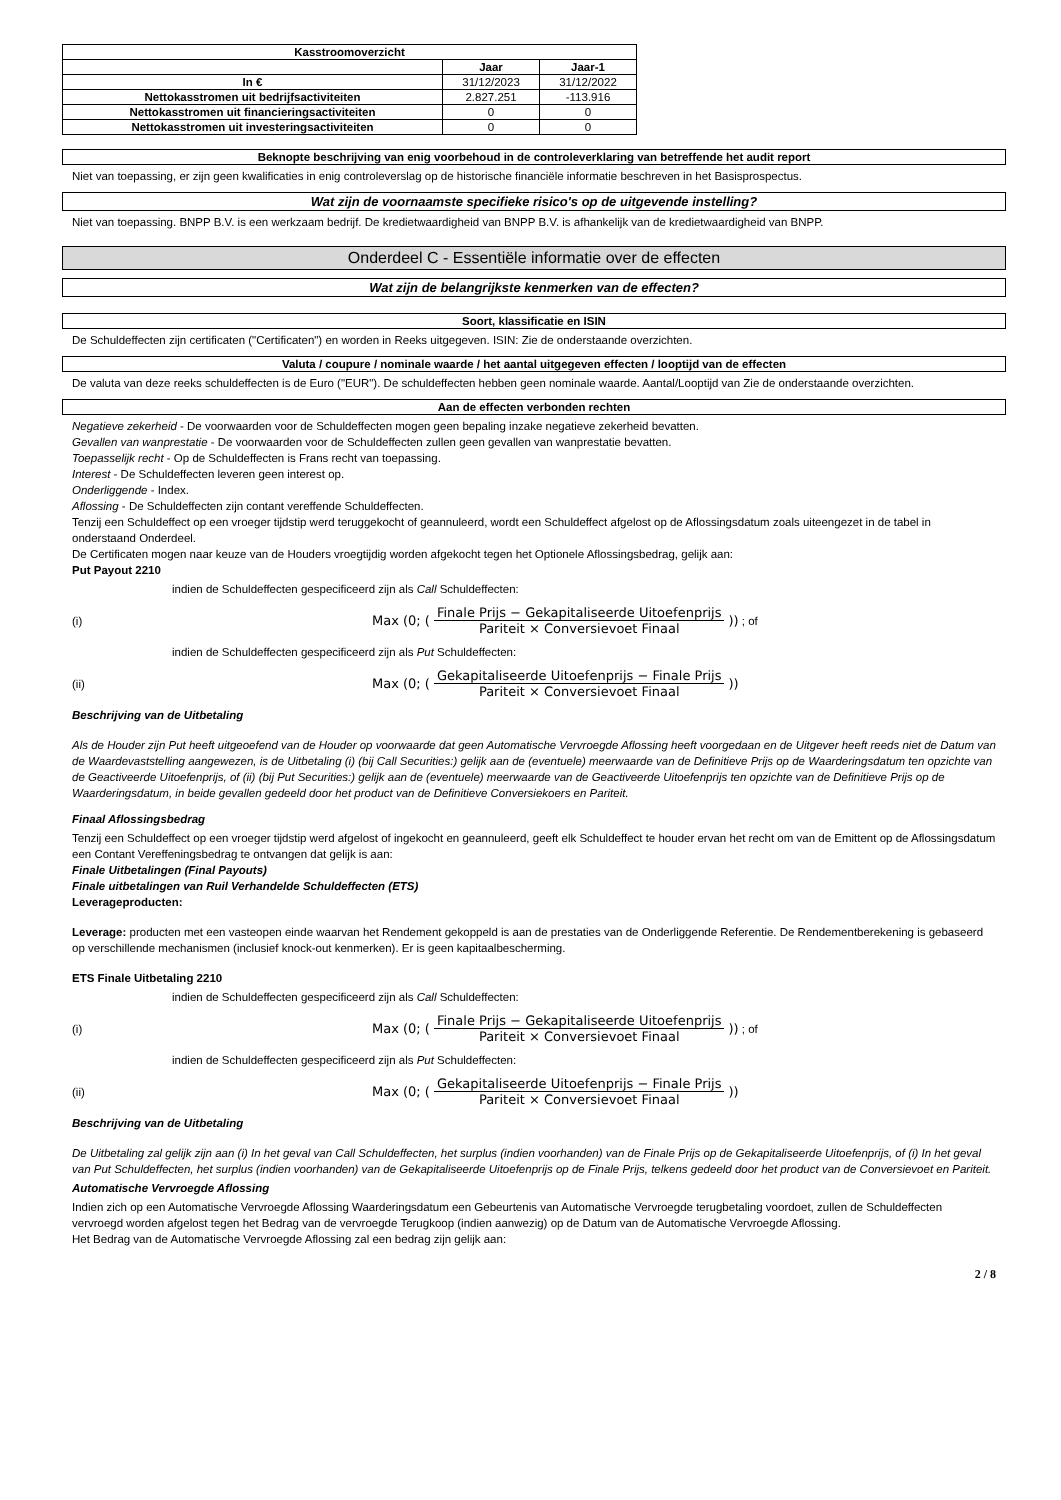| Kasstroomoverzicht | | |
| --- | --- | --- |
| | Jaar | Jaar-1 |
| In € | 31/12/2023 | 31/12/2022 |
| Nettokasstromen uit bedrijfsactiviteiten | 2.827.251 | -113.916 |
| Nettokasstromen uit financieringsactiviteiten | 0 | 0 |
| Nettokasstromen uit investeringsactiviteiten | 0 | 0 |
Beknopte beschrijving van enig voorbehoud in de controleverklaring van betreffende het audit report
Niet van toepassing, er zijn geen kwalificaties in enig controleverslag op de historische financiële informatie beschreven in het Basisprospectus.
Wat zijn de voornaamste specifieke risico's op de uitgevende instelling?
Niet van toepassing. BNPP B.V. is een werkzaam bedrijf. De kredietwaardigheid van BNPP B.V. is afhankelijk van de kredietwaardigheid van BNPP.
Onderdeel C - Essentiële informatie over de effecten
Wat zijn de belangrijkste kenmerken van de effecten?
Soort, klassificatie en ISIN
De Schuldeffecten zijn certificaten ("Certificaten") en worden in Reeks uitgegeven. ISIN: Zie de onderstaande overzichten.
Valuta / coupure / nominale waarde / het aantal uitgegeven effecten / looptijd van de effecten
De valuta van deze reeks schuldeffecten is de Euro ("EUR"). De schuldeffecten hebben geen nominale waarde. Aantal/Looptijd van Zie de onderstaande overzichten.
Aan de effecten verbonden rechten
Negatieve zekerheid - De voorwaarden voor de Schuldeffecten mogen geen bepaling inzake negatieve zekerheid bevatten.
Gevallen van wanprestatie - De voorwaarden voor de Schuldeffecten zullen geen gevallen van wanprestatie bevatten.
Toepasselijk recht - Op de Schuldeffecten is Frans recht van toepassing.
Interest - De Schuldeffecten leveren geen interest op.
Onderliggende - Index.
Aflossing - De Schuldeffecten zijn contant vereffende Schuldeffecten.
Tenzij een Schuldeffect op een vroeger tijdstip werd teruggekocht of geannuleerd, wordt een Schuldeffect afgelost op de Aflossingsdatum zoals uiteengezet in de tabel in onderstaand Onderdeel.
De Certificaten mogen naar keuze van de Houders vroegtijdig worden afgekocht tegen het Optionele Aflossingsbedrag, gelijk aan:
Put Payout 2210
indien de Schuldeffecten gespecificeerd zijn als Call Schuldeffecten:
(i) Max (0; (Finale Prijs − Gekapitaliseerde Uitoefenprijs Pariteit × Conversievoet Finaal)) ; of
indien de Schuldeffecten gespecificeerd zijn als Put Schuldeffecten:
(ii) Max (0; (Gekapitaliseerde Uitoefenprijs − Finale Prijs Pariteit × Conversievoet Finaal))
Beschrijving van de Uitbetaling
Als de Houder zijn Put heeft uitgeoefend van de Houder op voorwaarde dat geen Automatische Vervroegde Aflossing heeft voorgedaan en de Uitgever heeft reeds niet de Datum van de Waardevaststelling aangewezen, is de Uitbetaling (i) (bij Call Securities:) gelijk aan de (eventuele) meerwaarde van de Definitieve Prijs op de Waarderingsdatum ten opzichte van de Geactiveerde Uitoefenprijs, of (ii) (bij Put Securities:) gelijk aan de (eventuele) meerwaarde van de Geactiveerde Uitoefenprijs ten opzichte van de Definitieve Prijs op de Waarderingsdatum, in beide gevallen gedeeld door het product van de Definitieve Conversiekoers en Pariteit.
Finaal Aflossingsbedrag
Tenzij een Schuldeffect op een vroeger tijdstip werd afgelost of ingekocht en geannuleerd, geeft elk Schuldeffect te houder ervan het recht om van de Emittent op de Aflossingsdatum een Contant Vereffeningsbedrag te ontvangen dat gelijk is aan:
Finale Uitbetalingen (Final Payouts)
Finale uitbetalingen van Ruil Verhandelde Schuldeffecten (ETS)
Leverageproducten:
Leverage: producten met een vasteopen einde waarvan het Rendement gekoppeld is aan de prestaties van de Onderliggende Referentie. De Rendementberekening is gebaseerd op verschillende mechanismen (inclusief knock-out kenmerken). Er is geen kapitaalbescherming.
ETS Finale Uitbetaling 2210
indien de Schuldeffecten gespecificeerd zijn als Call Schuldeffecten:
(i) Max (0; (Finale Prijs − Gekapitaliseerde Uitoefenprijs Pariteit × Conversievoet Finaal)) ; of
indien de Schuldeffecten gespecificeerd zijn als Put Schuldeffecten:
(ii) Max (0; (Gekapitaliseerde Uitoefenprijs − Finale Prijs Pariteit × Conversievoet Finaal))
Beschrijving van de Uitbetaling
De Uitbetaling zal gelijk zijn aan (i) In het geval van Call Schuldeffecten, het surplus (indien voorhanden) van de Finale Prijs op de Gekapitaliseerde Uitoefenprijs, of (i) In het geval van Put Schuldeffecten, het surplus (indien voorhanden) van de Gekapitaliseerde Uitoefenprijs op de Finale Prijs, telkens gedeeld door het product van de Conversievoet en Pariteit.
Automatische Vervroegde Aflossing
Indien zich op een Automatische Vervroegde Aflossing Waarderingsdatum een Gebeurtenis van Automatische Vervroegde terugbetaling voordoet, zullen de Schuldeffecten vervroegd worden afgelost tegen het Bedrag van de vervroegde Terugkoop (indien aanwezig) op de Datum van de Automatische Vervroegde Aflossing.
Het Bedrag van de Automatische Vervroegde Aflossing zal een bedrag zijn gelijk aan:
2 / 8